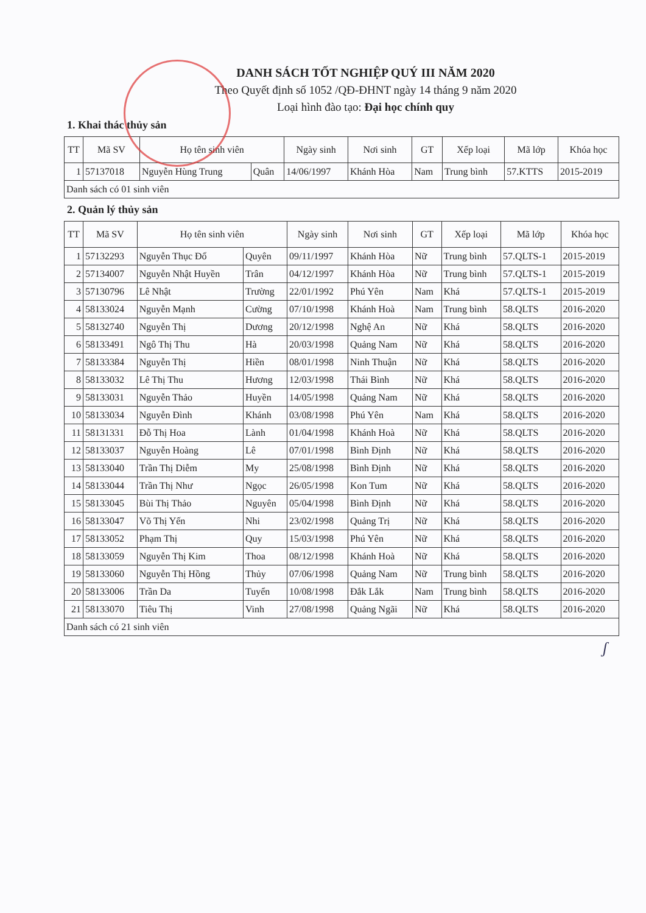DANH SÁCH TỐT NGHIỆP QUÝ III NĂM 2020
Theo Quyết định số 1052 /QĐ-ĐHNT ngày 14 tháng 9 năm 2020
Loại hình đào tạo: Đại học chính quy
1. Khai thác thủy sản
| TT | Mã SV | Họ tên sinh viên | | Ngày sinh | Nơi sinh | GT | Xếp loại | Mã lớp | Khóa học |
| --- | --- | --- | --- | --- | --- | --- | --- | --- | --- |
| 1 | 57137018 | Nguyễn Hùng Trung | Quân | 14/06/1997 | Khánh Hòa | Nam | Trung bình | 57.KTTS | 2015-2019 |
| Danh sách có 01 sinh viên | | | | | | | | | |
2. Quản lý thủy sản
| TT | Mã SV | Họ tên sinh viên | | Ngày sinh | Nơi sinh | GT | Xếp loại | Mã lớp | Khóa học |
| --- | --- | --- | --- | --- | --- | --- | --- | --- | --- |
| 1 | 57132293 | Nguyễn Thục Đổ | Quyên | 09/11/1997 | Khánh Hòa | Nữ | Trung bình | 57.QLTS-1 | 2015-2019 |
| 2 | 57134007 | Nguyễn Nhật Huyền | Trân | 04/12/1997 | Khánh Hòa | Nữ | Trung bình | 57.QLTS-1 | 2015-2019 |
| 3 | 57130796 | Lê Nhật | Trường | 22/01/1992 | Phú Yên | Nam | Khá | 57.QLTS-1 | 2015-2019 |
| 4 | 58133024 | Nguyễn Mạnh | Cường | 07/10/1998 | Khánh Hoà | Nam | Trung bình | 58.QLTS | 2016-2020 |
| 5 | 58132740 | Nguyễn Thị | Dương | 20/12/1998 | Nghệ An | Nữ | Khá | 58.QLTS | 2016-2020 |
| 6 | 58133491 | Ngô Thị Thu | Hà | 20/03/1998 | Quảng Nam | Nữ | Khá | 58.QLTS | 2016-2020 |
| 7 | 58133384 | Nguyễn Thị | Hiền | 08/01/1998 | Ninh Thuận | Nữ | Khá | 58.QLTS | 2016-2020 |
| 8 | 58133032 | Lê Thị Thu | Hương | 12/03/1998 | Thái Bình | Nữ | Khá | 58.QLTS | 2016-2020 |
| 9 | 58133031 | Nguyễn Thảo | Huyền | 14/05/1998 | Quảng Nam | Nữ | Khá | 58.QLTS | 2016-2020 |
| 10 | 58133034 | Nguyễn Đình | Khánh | 03/08/1998 | Phú Yên | Nam | Khá | 58.QLTS | 2016-2020 |
| 11 | 58131331 | Đỗ Thị Hoa | Lành | 01/04/1998 | Khánh Hoà | Nữ | Khá | 58.QLTS | 2016-2020 |
| 12 | 58133037 | Nguyễn Hoàng | Lê | 07/01/1998 | Bình Định | Nữ | Khá | 58.QLTS | 2016-2020 |
| 13 | 58133040 | Trần Thị Diễm | My | 25/08/1998 | Bình Định | Nữ | Khá | 58.QLTS | 2016-2020 |
| 14 | 58133044 | Trần Thị Như | Ngọc | 26/05/1998 | Kon Tum | Nữ | Khá | 58.QLTS | 2016-2020 |
| 15 | 58133045 | Bùi Thị Thảo | Nguyên | 05/04/1998 | Bình Định | Nữ | Khá | 58.QLTS | 2016-2020 |
| 16 | 58133047 | Võ Thị Yến | Nhi | 23/02/1998 | Quảng Trị | Nữ | Khá | 58.QLTS | 2016-2020 |
| 17 | 58133052 | Phạm Thị | Quy | 15/03/1998 | Phú Yên | Nữ | Khá | 58.QLTS | 2016-2020 |
| 18 | 58133059 | Nguyễn Thị Kim | Thoa | 08/12/1998 | Khánh Hoà | Nữ | Khá | 58.QLTS | 2016-2020 |
| 19 | 58133060 | Nguyễn Thị Hồng | Thủy | 07/06/1998 | Quảng Nam | Nữ | Trung bình | 58.QLTS | 2016-2020 |
| 20 | 58133006 | Trần Da | Tuyển | 10/08/1998 | Đắk Lắk | Nam | Trung bình | 58.QLTS | 2016-2020 |
| 21 | 58133070 | Tiêu Thị | Vinh | 27/08/1998 | Quảng Ngãi | Nữ | Khá | 58.QLTS | 2016-2020 |
| Danh sách có 21 sinh viên | | | | | | | | | |
ʃ